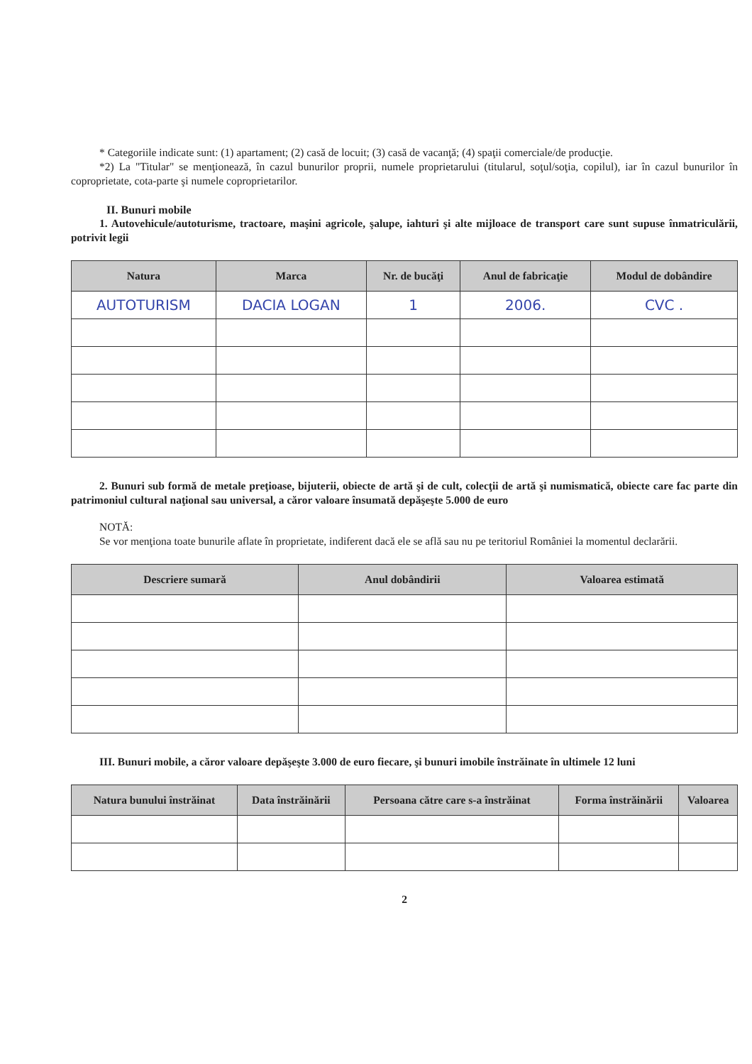* Categoriile indicate sunt: (1) apartament; (2) casă de locuit; (3) casă de vacanţă; (4) spaţii comerciale/de producţie.
*2) La "Titular" se menţionează, în cazul bunurilor proprii, numele proprietarului (titularul, soţul/soţia, copilul), iar în cazul bunurilor în coproprietate, cota-parte şi numele coproprietarilor.
II. Bunuri mobile
1. Autovehicule/autoturisme, tractoare, maşini agricole, şalupe, iahturi şi alte mijloace de transport care sunt supuse înmatriculării, potrivit legii
| Natura | Marca | Nr. de bucăţi | Anul de fabricaţie | Modul de dobândire |
| --- | --- | --- | --- | --- |
| AUTOTURISM | DACIA LOGAN | 1 | 2006. | CVC . |
2. Bunuri sub formă de metale preţioase, bijuterii, obiecte de artă şi de cult, colecţii de artă şi numismatică, obiecte care fac parte din patrimoniul cultural naţional sau universal, a căror valoare însumată depăşeşte 5.000 de euro
NOTĂ:
Se vor menţiona toate bunurile aflate în proprietate, indiferent dacă ele se află sau nu pe teritoriul României la momentul declarării.
| Descriere sumară | Anul dobândirii | Valoarea estimată |
| --- | --- | --- |
III. Bunuri mobile, a căror valoare depăşeşte 3.000 de euro fiecare, şi bunuri imobile înstrăinate în ultimele 12 luni
| Natura bunului înstrăinat | Data înstrăinării | Persoana către care s-a înstrăinat | Forma înstrăinării | Valoarea |
| --- | --- | --- | --- | --- |
2